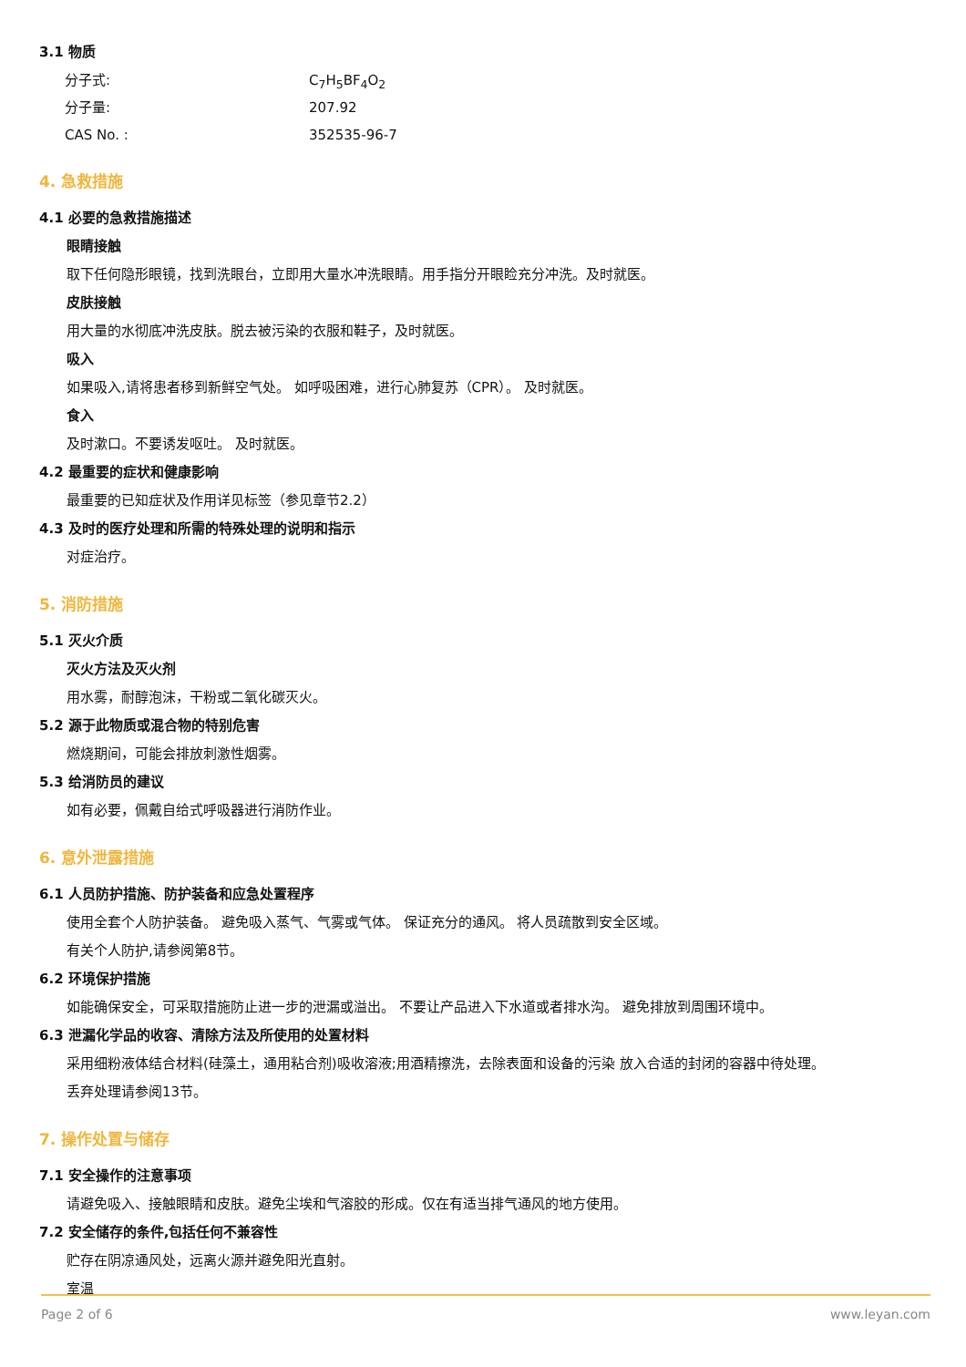3.1 物质
分子式: C<sub>7</sub>H<sub>5</sub>BF<sub>4</sub>O<sub>2</sub>
分子量: 207.92
CAS No. : 352535-96-7
4. 急救措施
4.1 必要的急救措施描述
眼睛接触
取下任何隐形眼镜，找到洗眼台，立即用大量水冲洗眼睛。用手指分开眼睑充分冲洗。及时就医。
皮肤接触
用大量的水彻底冲洗皮肤。脱去被污染的衣服和鞋子，及时就医。
吸入
如果吸入,请将患者移到新鲜空气处。 如呼吸困难，进行心肺复苏（CPR）。 及时就医。
食入
及时漱口。不要诱发呕吐。 及时就医。
4.2 最重要的症状和健康影响
最重要的已知症状及作用详见标签（参见章节2.2）
4.3 及时的医疗处理和所需的特殊处理的说明和指示
对症治疗。
5. 消防措施
5.1 灭火介质
灭火方法及灭火剂
用水雾，耐醇泡沫，干粉或二氧化碳灭火。
5.2 源于此物质或混合物的特别危害
燃烧期间，可能会排放刺激性烟雾。
5.3 给消防员的建议
如有必要，佩戴自给式呼吸器进行消防作业。
6. 意外泄露措施
6.1 人员防护措施、防护装备和应急处置程序
使用全套个人防护装备。 避免吸入蒸气、气雾或气体。 保证充分的通风。 将人员疏散到安全区域。
有关个人防护,请参阅第8节。
6.2 环境保护措施
如能确保安全，可采取措施防止进一步的泄漏或溢出。 不要让产品进入下水道或者排水沟。 避免排放到周围环境中。
6.3 泄漏化学品的收容、清除方法及所使用的处置材料
采用细粉液体结合材料(硅藻土，通用粘合剂)吸收溶液;用酒精擦洗，去除表面和设备的污染 放入合适的封闭的容器中待处理。
丢弃处理请参阅13节。
7. 操作处置与储存
7.1 安全操作的注意事项
请避免吸入、接触眼睛和皮肤。避免尘埃和气溶胶的形成。仅在有适当排气通风的地方使用。
7.2 安全储存的条件,包括任何不兼容性
贮存在阴凉通风处，远离火源并避免阳光直射。
室温
Page 2 of 6 www.leyan.com